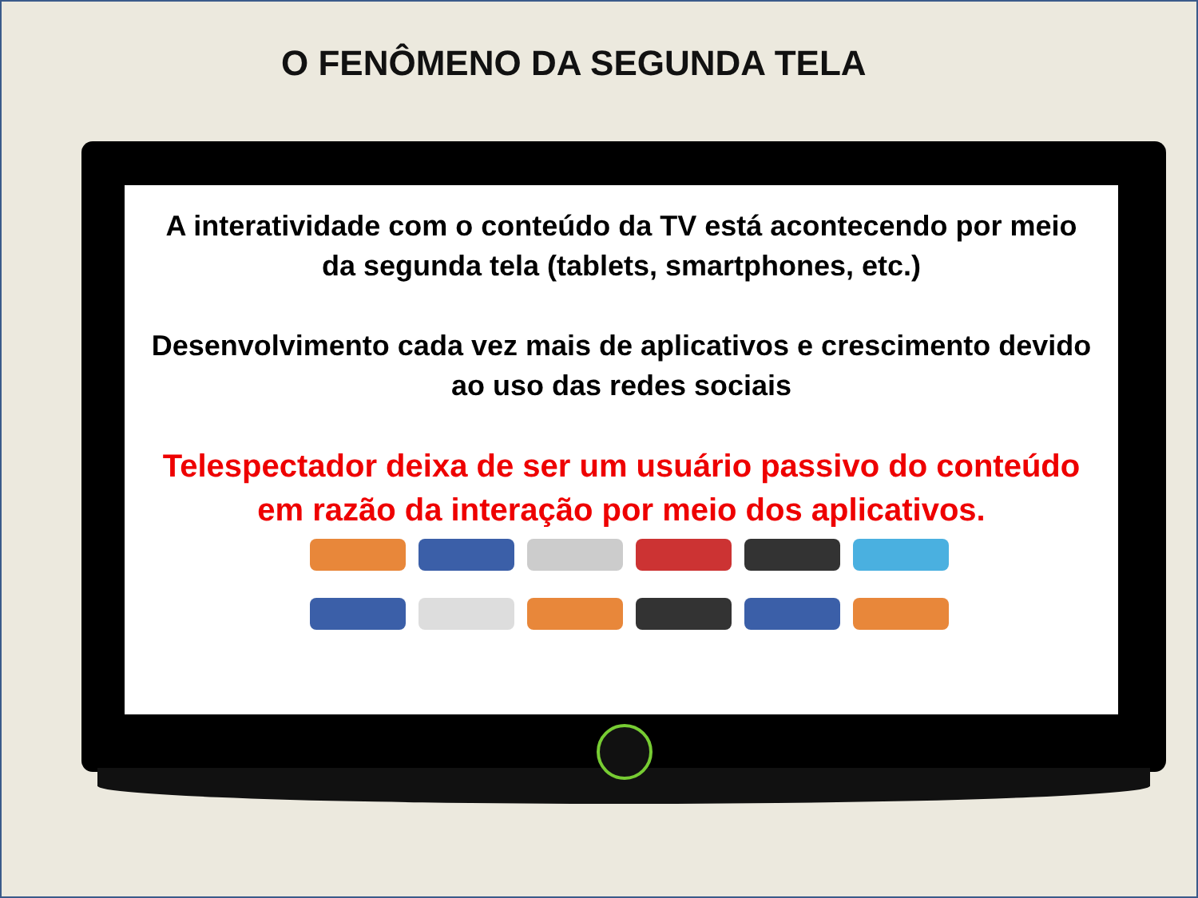O FENÔMENO DA SEGUNDA TELA
A interatividade com o conteúdo da TV está acontecendo por meio
da segunda tela (tablets, smartphones, etc.)
Desenvolvimento cada vez mais de aplicativos e crescimento devido
ao uso das redes sociais
Telespectador deixa de ser um usuário passivo do conteúdo
em razão da interação por meio dos aplicativos.